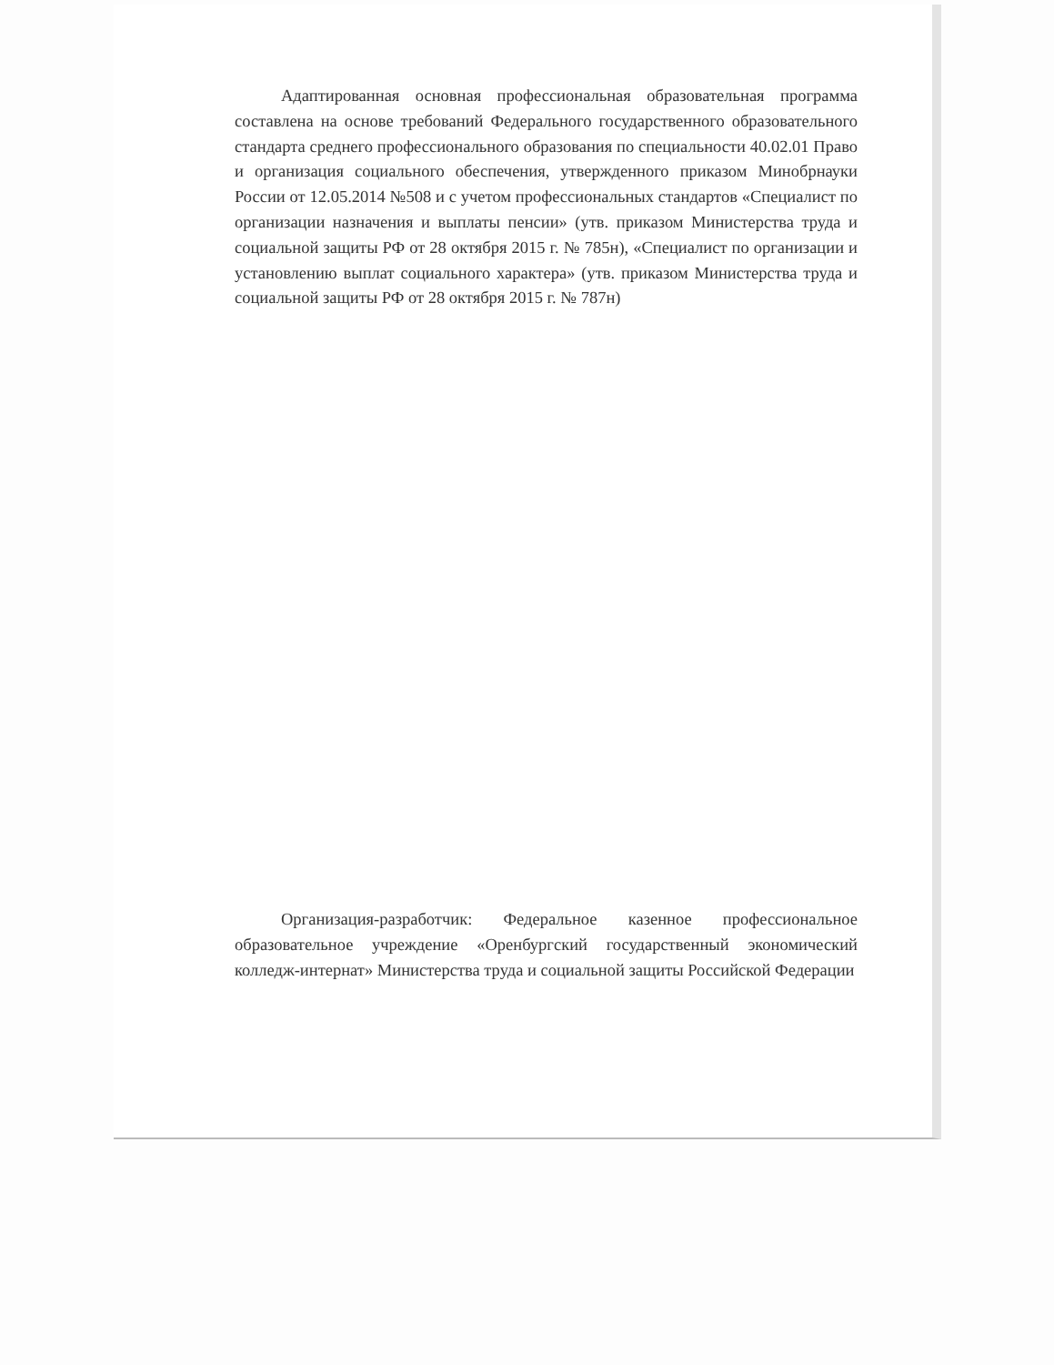Адаптированная основная профессиональная образовательная программа составлена на основе требований Федерального государственного образовательного стандарта среднего профессионального образования по специальности 40.02.01 Право и организация социального обеспечения, утвержденного приказом Минобрнауки России от 12.05.2014 №508 и с учетом профессиональных стандартов «Специалист по организации назначения и выплаты пенсии» (утв. приказом Министерства труда и социальной защиты РФ от 28 октября 2015 г. № 785н), «Специалист по организации и установлению выплат социального характера» (утв. приказом Министерства труда и социальной защиты РФ от 28 октября 2015 г. № 787н)
Организация-разработчик: Федеральное казенное профессиональное образовательное учреждение «Оренбургский государственный экономический колледж-интернат» Министерства труда и социальной защиты Российской Федерации